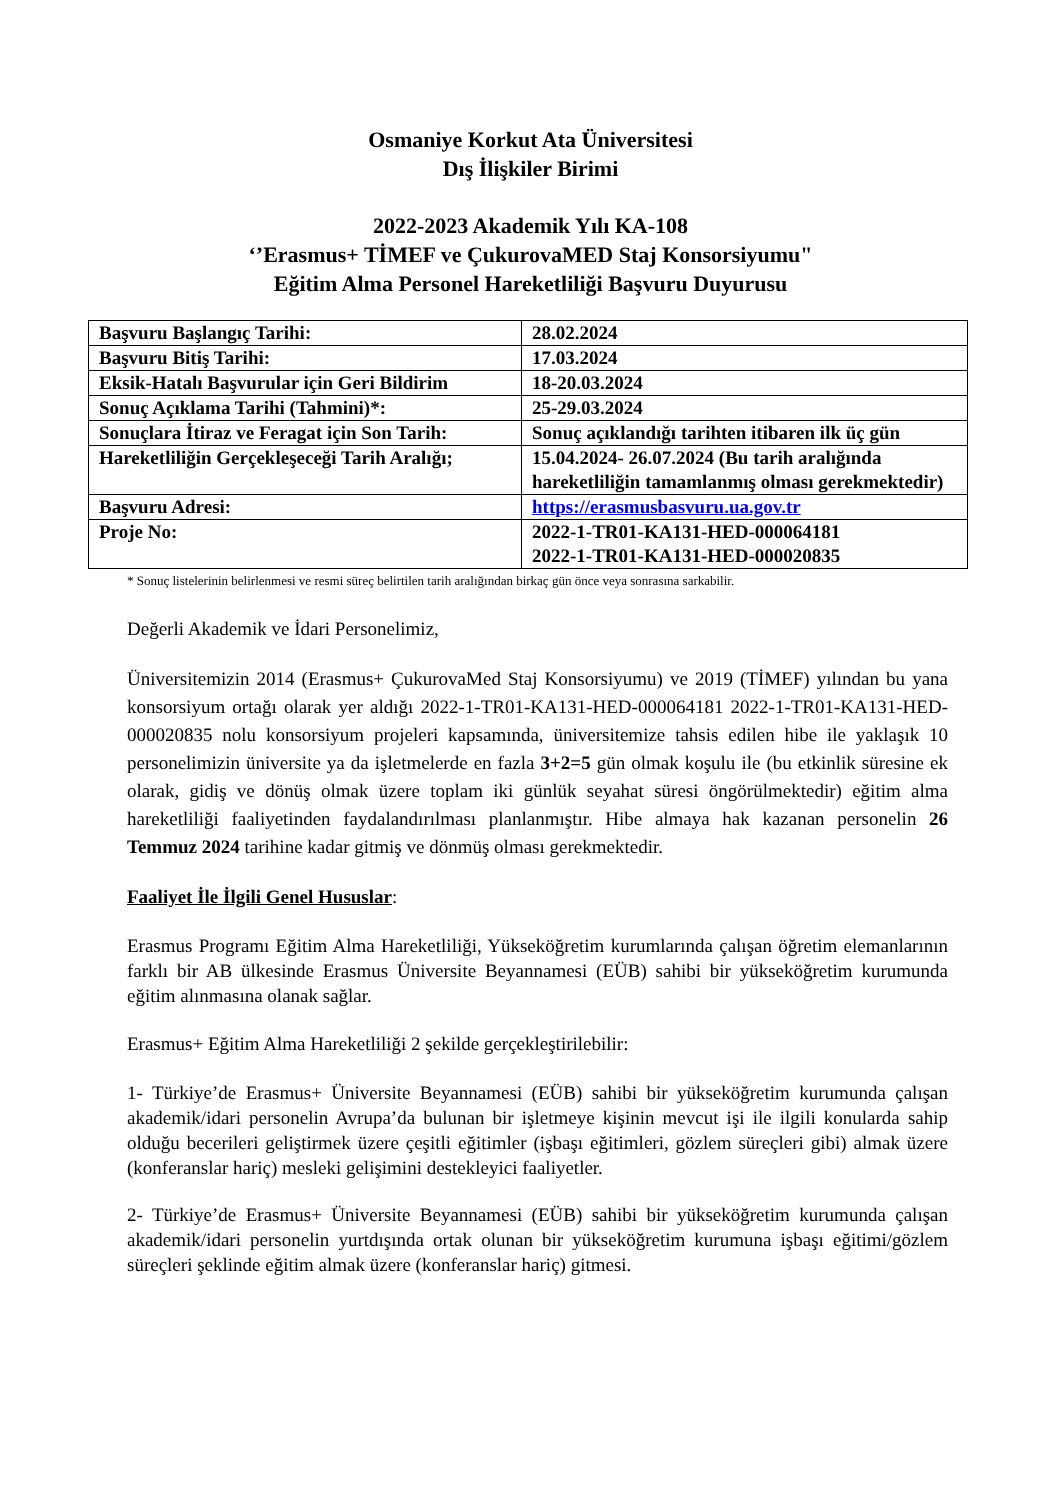Osmaniye Korkut Ata Üniversitesi
Dış İlişkiler Birimi
2022-2023 Akademik Yılı KA-108
‘’Erasmus+ TİMEF ve ÇukurovaMED Staj Konsorsiyumu"
Eğitim Alma Personel Hareketliliği Başvuru Duyurusu
| Başvuru Başlangıç Tarihi: | 28.02.2024 |
| Başvuru Bitiş Tarihi: | 17.03.2024 |
| Eksik-Hatalı Başvurular için Geri Bildirim | 18-20.03.2024 |
| Sonuç Açıklama Tarihi (Tahmini)*: | 25-29.03.2024 |
| Sonuçlara İtiraz ve Feragat için Son Tarih: | Sonuç açıklandığı tarihten itibaren ilk üç gün |
| Hareketliliğin Gerçekleşeceği Tarih Aralığı; | 15.04.2024- 26.07.2024 (Bu tarih aralığında hareketliliğin tamamlanmış olması gerekmektedir) |
| Başvuru Adresi: | https://erasmusbasvuru.ua.gov.tr |
| Proje No: | 2022-1-TR01-KA131-HED-000064181 2022-1-TR01-KA131-HED-000020835 |
* Sonuç listelerinin belirlenmesi ve resmi süreç belirtilen tarih aralığından birkaç gün önce veya sonrasına sarkabilir.
Değerli Akademik ve İdari Personelimiz,
Üniversitemizin 2014 (Erasmus+ ÇukurovaMed Staj Konsorsiyumu) ve 2019 (TİMEF) yılından bu yana konsorsiyum ortağı olarak yer aldığı 2022-1-TR01-KA131-HED-000064181 2022-1-TR01-KA131-HED-000020835 nolu konsorsiyum projeleri kapsamında, üniversitemize tahsis edilen hibe ile yaklaşık 10 personelimizin üniversite ya da işletmelerde en fazla 3+2=5 gün olmak koşulu ile (bu etkinlik süresine ek olarak, gidiş ve dönüş olmak üzere toplam iki günlük seyahat süresi öngörülmektedir) eğitim alma hareketliliği faaliyetinden faydalandırılması planlanmıştır. Hibe almaya hak kazanan personelin 26 Temmuz 2024 tarihine kadar gitmiş ve dönmüş olması gerekmektedir.
Faaliyet İle İlgili Genel Hususlar:
Erasmus Programı Eğitim Alma Hareketliliği, Yükseköğretim kurumlarında çalışan öğretim elemanlarının farklı bir AB ülkesinde Erasmus Üniversite Beyannamesi (EÜB) sahibi bir yükseköğretim kurumunda eğitim alınmasına olanak sağlar.
Erasmus+ Eğitim Alma Hareketliliği 2 şekilde gerçekleştirilebilir:
1- Türkiye’de Erasmus+ Üniversite Beyannamesi (EÜB) sahibi bir yükseköğretim kurumunda çalışan akademik/idari personelin Avrupa’da bulunan bir işletmeye kişinin mevcut işi ile ilgili konularda sahip olduğu becerileri geliştirmek üzere çeşitli eğitimler (işbaşı eğitimleri, gözlem süreçleri gibi) almak üzere (konferanslar hariç) mesleki gelişimini destekleyici faaliyetler.
2- Türkiye’de Erasmus+ Üniversite Beyannamesi (EÜB) sahibi bir yükseköğretim kurumunda çalışan akademik/idari personelin yurtdışında ortak olunan bir yükseköğretim kurumuna işbaşı eğitimi/gözlem süreçleri şeklinde eğitim almak üzere (konferanslar hariç) gitmesi.